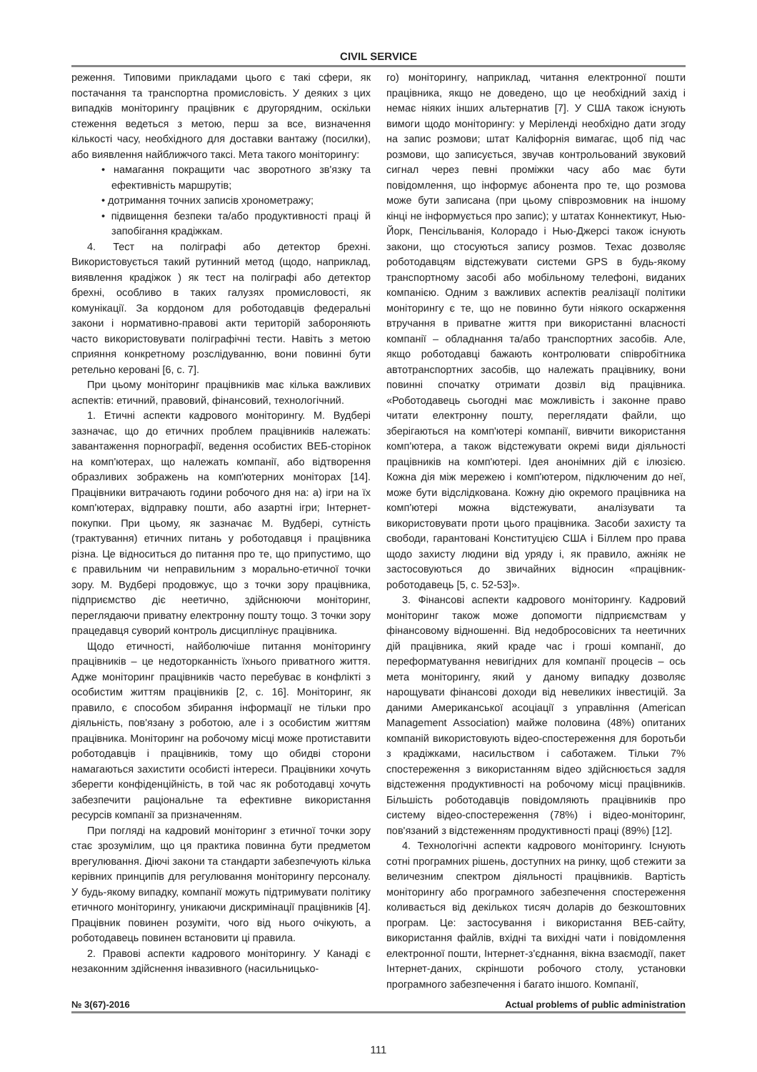CIVIL SERVICE
реження. Типовими прикладами цього є такі сфери, як постачання та транспортна промисловість. У деяких з цих випадків моніторингу працівник є другорядним, оскільки стеження ведеться з метою, перш за все, визначення кількості часу, необхідного для доставки вантажу (посилки), або виявлення найближчого таксі. Мета такого моніторингу:
• намагання покращити час зворотного зв'язку та ефективність маршрутів;
• дотримання точних записів хронометражу;
• підвищення безпеки та/або продуктивності праці й запобігання крадіжкам.
4. Тест на поліграфі або детектор брехні. Використовується такий рутинний метод (щодо, наприклад, виявлення крадіжок ) як тест на поліграфі або детектор брехні, особливо в таких галузях промисловості, як комунікації. За кордоном для роботодавців федеральні закони і нормативно-правові акти територій забороняють часто використовувати поліграфічні тести. Навіть з метою сприяння конкретному розслідуванню, вони повинні бути ретельно керовані [6, с. 7].
При цьому моніторинг працівників має кілька важливих аспектів: етичний, правовий, фінансовий, технологічний.
1. Етичні аспекти кадрового моніторингу. М. Вудбері зазначає, що до етичних проблем працівників належать: завантаження порнографії, ведення особистих ВЕБ-сторінок на комп'ютерах, що належать компанії, або відтворення образливих зображень на комп'ютерних моніторах [14]. Працівники витрачають години робочого дня на: а) ігри на їх комп'ютерах, відправку пошти, або азартні ігри; Інтернет-покупки. При цьому, як зазначає М. Вудбері, сутність (трактування) етичних питань у роботодавця і працівника різна. Це відноситься до питання про те, що припустимо, що є правильним чи неправильним з морально-етичної точки зору. М. Вудбері продовжує, що з точки зору працівника, підприємство діє неетично, здійснюючи моніторинг, переглядаючи приватну електронну пошту тощо. З точки зору працедавця суворий контроль дисциплінує працівника.
Щодо етичності, найболючіше питання моніторингу працівників – це недоторканність їхнього приватного життя. Адже моніторинг працівників часто перебуває в конфлікті з особистим життям працівників [2, с. 16]. Моніторинг, як правило, є способом збирання інформації не тільки про діяльність, пов'язану з роботою, але і з особистим життям працівника. Моніторинг на робочому місці може протиставити роботодавців і працівників, тому що обидві сторони намагаються захистити особисті інтереси. Працівники хочуть зберегти конфіденційність, в той час як роботодавці хочуть забезпечити раціональне та ефективне використання ресурсів компанії за призначенням.
При погляді на кадровий моніторинг з етичної точки зору стає зрозумілим, що ця практика повинна бути предметом врегулювання. Діючі закони та стандарти забезпечують кілька керівних принципів для регулювання моніторингу персоналу. У будь-якому випадку, компанії можуть підтримувати політику етичного моніторингу, уникаючи дискримінації працівників [4]. Працівник повинен розуміти, чого від нього очікують, а роботодавець повинен встановити ці правила.
2. Правові аспекти кадрового моніторингу. У Канаді є незаконним здійснення інвазивного (насильницько-
го) моніторингу, наприклад, читання електронної пошти працівника, якщо не доведено, що це необхідний захід і немає ніяких інших альтернатив [7]. У США також існують вимоги щодо моніторингу: у Меріленді необхідно дати згоду на запис розмови; штат Каліфорнія вимагає, щоб під час розмови, що записується, звучав контрольований звуковий сигнал через певні проміжки часу або має бути повідомлення, що інформує абонента про те, що розмова може бути записана (при цьому співрозмовник на іншому кінці не інформується про запис); у штатах Коннектикут, Нью-Йорк, Пенсільванія, Колорадо і Нью-Джерсі також існують закони, що стосуються запису розмов. Техас дозволяє роботодавцям відстежувати системи GPS в будь-якому транспортному засобі або мобільному телефоні, виданих компанією. Одним з важливих аспектів реалізації політики моніторингу є те, що не повинно бути ніякого оскарження втручання в приватне життя при використанні власності компанії – обладнання та/або транспортних засобів. Але, якщо роботодавці бажають контролювати співробітника автотранспортних засобів, що належать працівнику, вони повинні спочатку отримати дозвіл від працівника. «Роботодавець сьогодні має можливість і законне право читати електронну пошту, переглядати файли, що зберігаються на комп'ютері компанії, вивчити використання комп'ютера, а також відстежувати окремі види діяльності працівників на комп'ютері. Ідея анонімних дій є ілюзією. Кожна дія між мережею і комп'ютером, підключеним до неї, може бути відслідкована. Кожну дію окремого працівника на комп'ютері можна відстежувати, аналізувати та використовувати проти цього працівника. Засоби захисту та свободи, гарантовані Конституцією США і Біллем про права щодо захисту людини від уряду і, як правило, ажніяк не застосовуються до звичайних відносин «працівник-роботодавець [5, с. 52-53]».
3. Фінансові аспекти кадрового моніторингу. Кадровий моніторинг також може допомогти підприємствам у фінансовому відношенні. Від недобросовісних та неетичних дій працівника, який краде час і гроші компанії, до переформатування невигідних для компанії процесів – ось мета моніторингу, який у даному випадку дозволяє нарощувати фінансові доходи від невеликих інвестицій. За даними Американської асоціації з управління (American Management Association) майже половина (48%) опитаних компаній використовують відео-спостереження для боротьби з крадіжками, насильством і саботажем. Тільки 7% спостереження з використанням відео здійснюється задля відстеження продуктивності на робочому місці працівників. Більшість роботодавців повідомляють працівників про систему відео-спостереження (78%) і відео-моніторинг, пов'язаний з відстеженням продуктивності праці (89%) [12].
4. Технологічні аспекти кадрового моніторингу. Існують сотні програмних рішень, доступних на ринку, щоб стежити за величезним спектром діяльності працівників. Вартість моніторингу або програмного забезпечення спостереження коливається від декількох тисяч доларів до безкоштовних програм. Це: застосування і використання ВЕБ-сайту, використання файлів, вхідні та вихідні чати і повідомлення електронної пошти, Інтернет-з'єднання, вікна взаємодії, пакет Інтернет-даних, скріншоти робочого столу, установки програмного забезпечення і багато іншого. Компанії,
№ 3(67)-2016 Actual problems of public administration
111